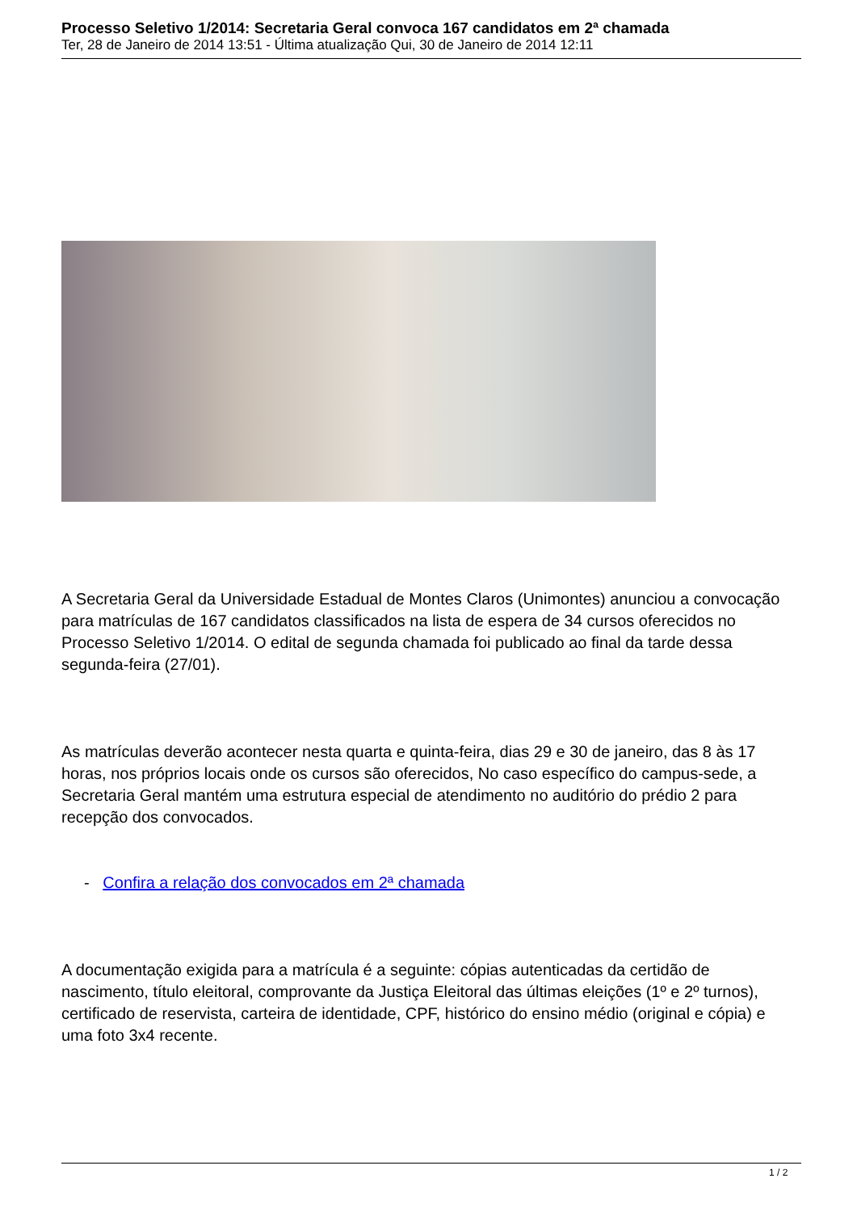Processo Seletivo 1/2014: Secretaria Geral convoca 167 candidatos em 2ª chamada
Ter, 28 de Janeiro de 2014 13:51 - Última atualização Qui, 30 de Janeiro de 2014 12:11
A Secretaria Geral da Universidade Estadual de Montes Claros (Unimontes) anunciou a convocação para matrículas de 167 candidatos classificados na lista de espera de 34 cursos oferecidos no Processo Seletivo 1/2014. O edital de segunda chamada foi publicado ao final da tarde dessa segunda-feira (27/01).
As matrículas deverão acontecer nesta quarta e quinta-feira, dias 29 e 30 de janeiro, das 8 às 17 horas, nos próprios locais onde os cursos são oferecidos, No caso específico do campus-sede, a Secretaria Geral mantém uma estrutura especial de atendimento no auditório do prédio 2 para recepção dos convocados.
- Confira a relação dos convocados em 2ª chamada
A documentação exigida para a matrícula é a seguinte: cópias autenticadas da certidão de nascimento, título eleitoral, comprovante da Justiça Eleitoral das últimas eleições (1º e 2º turnos), certificado de reservista, carteira de identidade, CPF, histórico do ensino médio (original e cópia) e uma foto 3x4 recente.
1 / 2